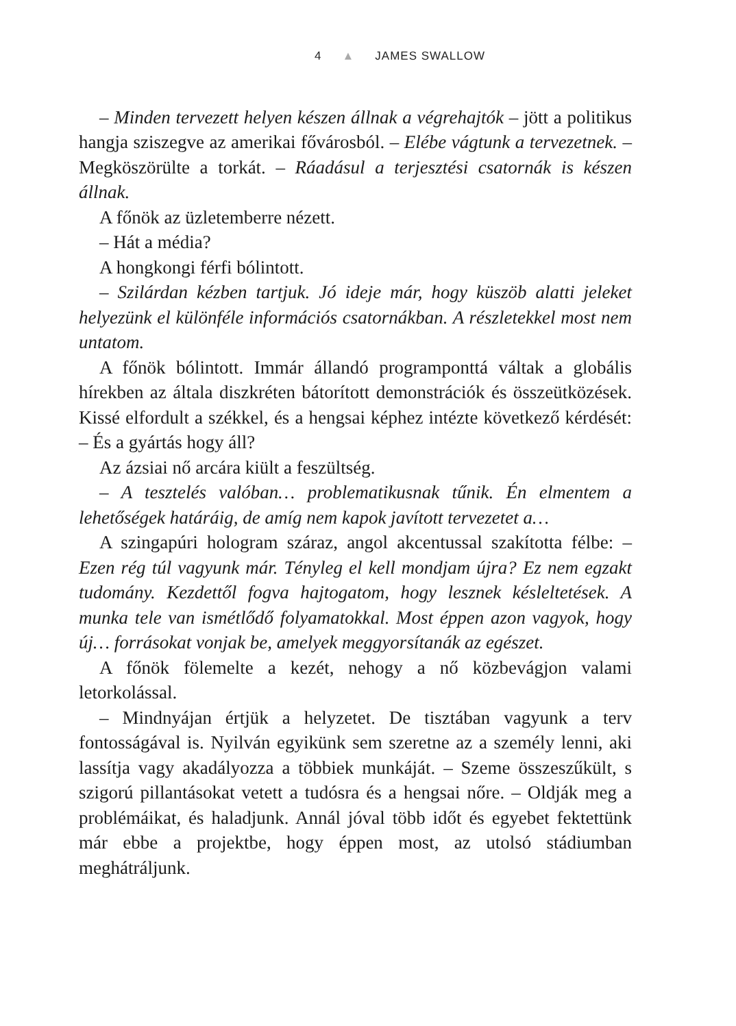4 ▲ JAMES SWALLOW
– Minden tervezett helyen készen állnak a végrehajtók – jött a politikus hangja sziszegve az amerikai fővárosból. – Elébe vágtunk a tervezetnek. – Megköszörülte a torkát. – Ráadásul a terjesztési csatornák is készen állnak.
A főnök az üzletemberre nézett.
– Hát a média?
A hongkongi férfi bólintott.
– Szilárdan kézben tartjuk. Jó ideje már, hogy küszöb alatti jeleket helyezünk el különféle információs csatornákban. A részletekkel most nem untatom.
A főnök bólintott. Immár állandó programponttá váltak a globális hírekben az általa diszkréten bátorított demonstrációk és összeütközések. Kissé elfordult a székkel, és a hengsai képhez intézte következő kérdését: – És a gyártás hogy áll?
Az ázsiai nő arcára kiült a feszültség.
– A tesztelés valóban… problematikusnak tűnik. Én elmentem a lehetőségek határáig, de amíg nem kapok javított tervezetet a…
A szingapúri hologram száraz, angol akcentussal szakította félbe: – Ezen rég túl vagyunk már. Tényleg el kell mondjam újra? Ez nem egzakt tudomány. Kezdettől fogva hajtogatom, hogy lesznek késleltetések. A munka tele van ismétlődő folyamatokkal. Most éppen azon vagyok, hogy új… forrásokat vonjak be, amelyek meggyorsítanák az egészet.
A főnök fölemelte a kezét, nehogy a nő közbevágjon valami letorkolással.
– Mindnyájan értjük a helyzetet. De tisztában vagyunk a terv fontosságával is. Nyilván egyikünk sem szeretne az a személy lenni, aki lassítja vagy akadályozza a többiek munkáját. – Szeme összeszűkült, s szigorú pillantásokat vetett a tudósra és a hengsai nőre. – Oldják meg a problémáikat, és haladjunk. Annál jóval több időt és egyebet fektettünk már ebbe a projektbe, hogy éppen most, az utolsó stádiumban meghátráljunk.